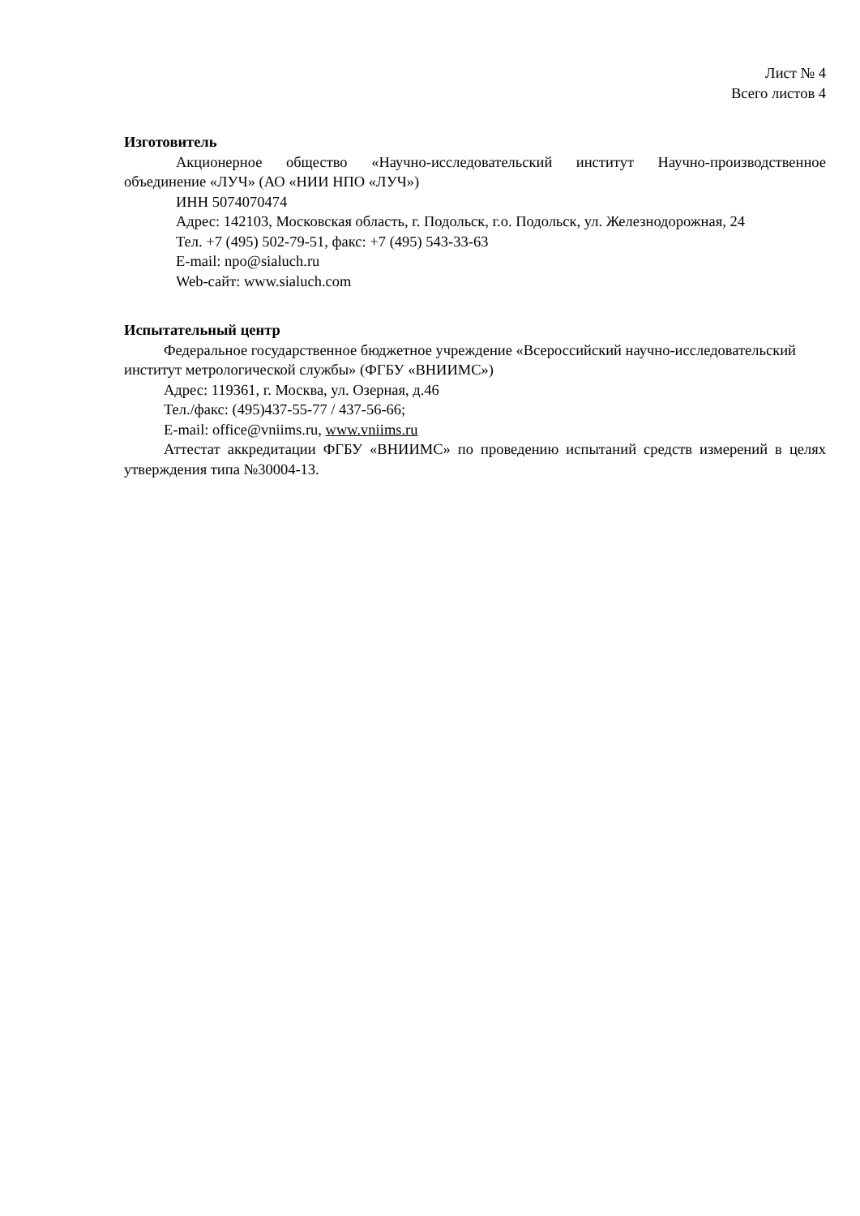Лист № 4
Всего листов 4
Изготовитель
Акционерное общество «Научно-исследовательский институт Научно-производственное объединение «ЛУЧ» (АО «НИИ НПО «ЛУЧ»)
ИНН 5074070474
Адрес: 142103, Московская область, г. Подольск, г.о. Подольск, ул. Железнодорожная, 24
Тел. +7 (495) 502-79-51, факс: +7 (495) 543-33-63
E-mail: npo@sialuch.ru
Web-сайт: www.sialuch.com
Испытательный центр
Федеральное государственное бюджетное учреждение «Всероссийский научно-исследовательский институт метрологической службы» (ФГБУ «ВНИИМС»)
Адрес: 119361, г. Москва, ул. Озерная, д.46
Тел./факс: (495)437-55-77 / 437-56-66;
E-mail: office@vniims.ru, www.vniims.ru
Аттестат аккредитации ФГБУ «ВНИИМС» по проведению испытаний средств измерений в целях утверждения типа №30004-13.